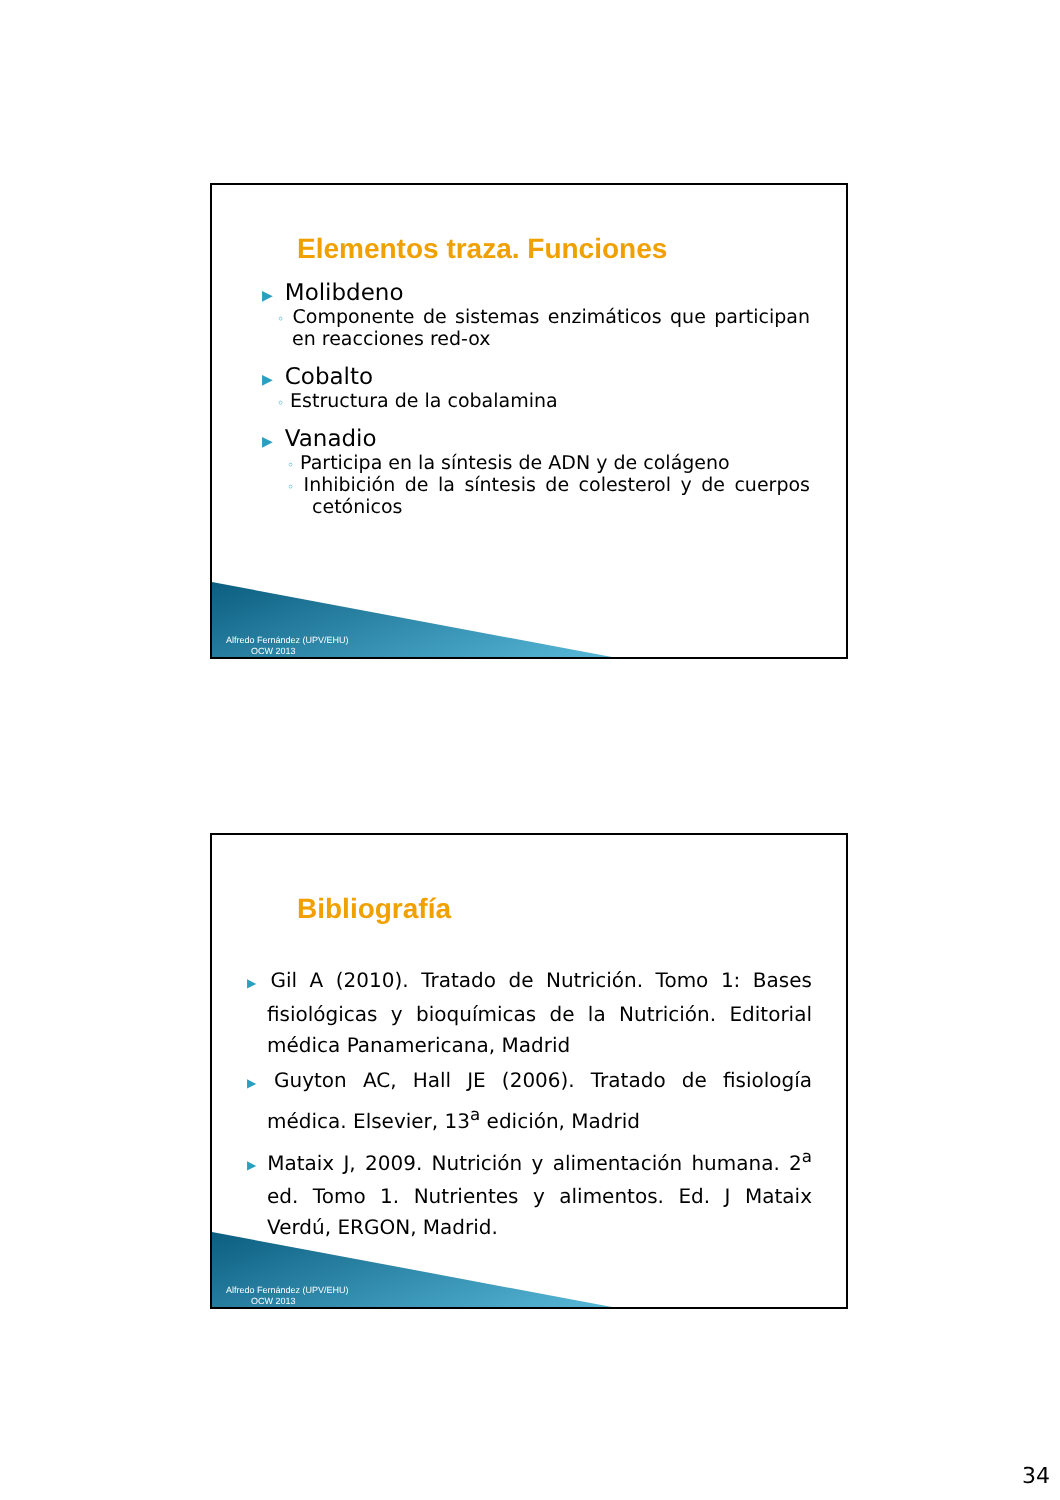Elementos traza. Funciones
▶ Molibdeno
◦ Componente de sistemas enzimáticos que participan en reacciones red-ox
▶ Cobalto
◦ Estructura de la cobalamina
▶ Vanadio
◦ Participa en la síntesis de ADN y de colágeno
◦ Inhibición de la síntesis de colesterol y de cuerpos cetónicos
Alfredo Fernández (UPV/EHU)
OCW 2013
Bibliografía
▶ Gil A (2010). Tratado de Nutrición. Tomo 1: Bases fisiológicas y bioquímicas de la Nutrición. Editorial médica Panamericana, Madrid
▶ Guyton AC, Hall JE (2006). Tratado de fisiología médica. Elsevier, 13<sup>a</sup> edición, Madrid
▶ Mataix J, 2009. Nutrición y alimentación humana. 2<sup>a</sup> ed. Tomo 1. Nutrientes y alimentos. Ed. J Mataix Verdú, ERGON, Madrid.
Alfredo Fernández (UPV/EHU)
OCW 2013
34